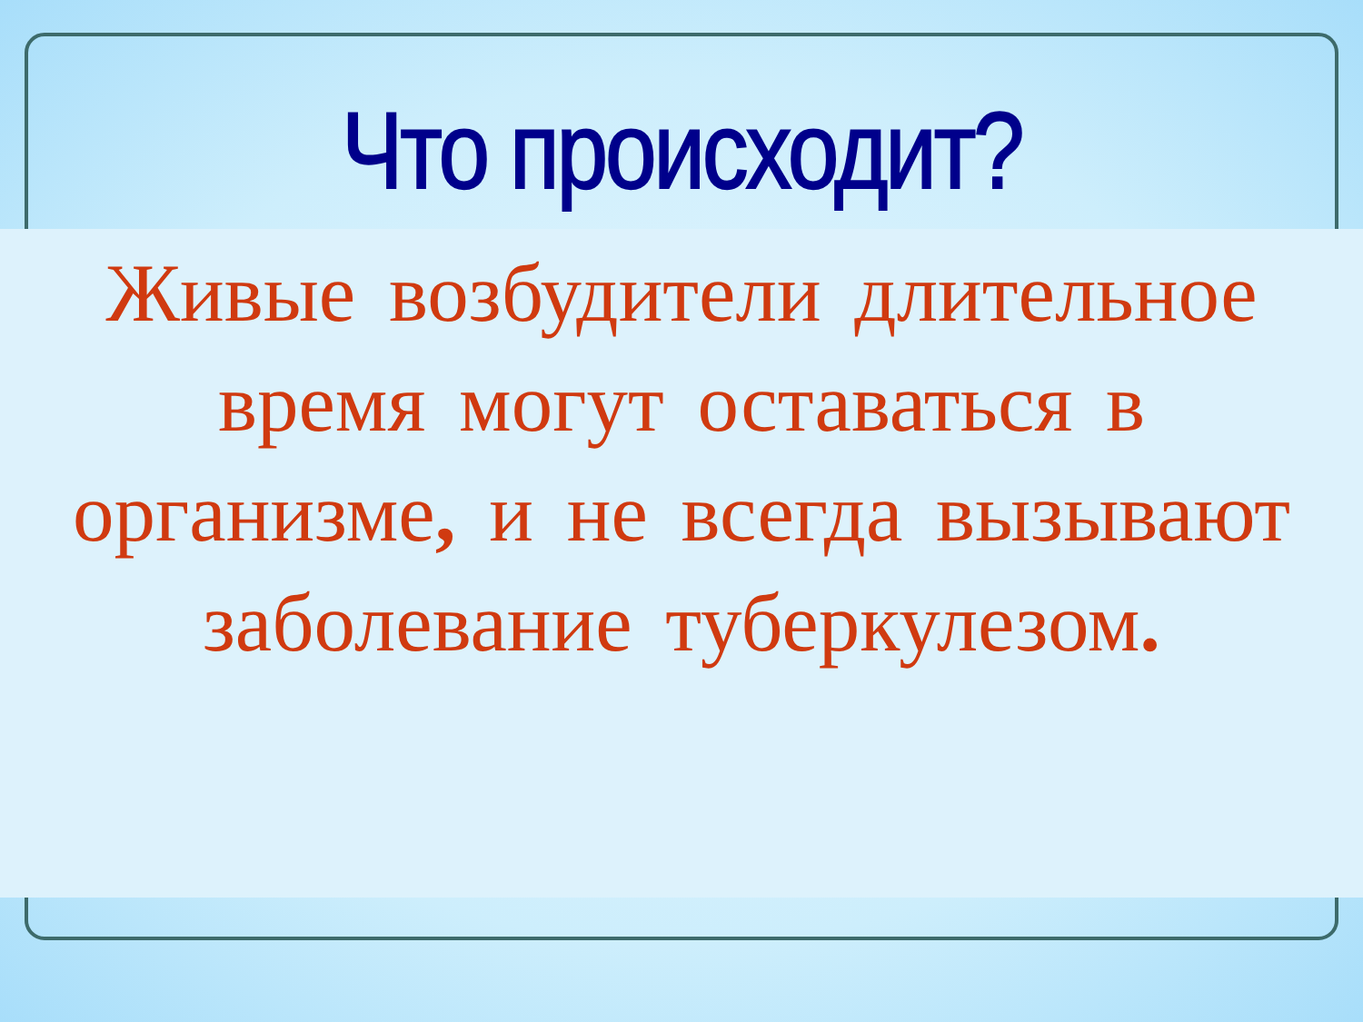Что происходит?
Живые возбудители длительное время могут оставаться в организме, и не всегда вызывают заболевание туберкулезом.